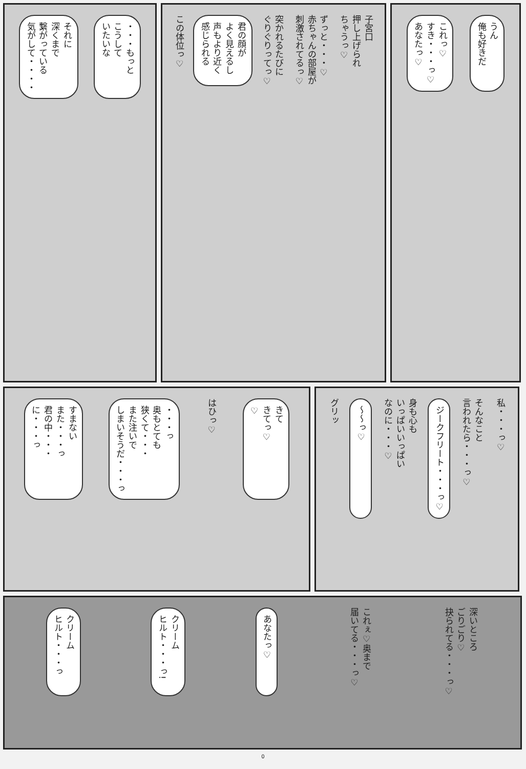それに
深くまで
繋がっている
気がして・・・・
・・・もっと
こうして
いたいな
この体位っ♡
君の顔が
よく見えるし
声もより近く
感じられる
突かれるたびに
ぐりぐりってっ♡
ずっと・・・♡
赤ちゃんの部屋が
刺激されてるっ♡
子宮口
押し上げられ
ちゃうっ♡
これっ♡
すき・・・っ♡
あなたっ♡
うん
俺も好きだ
すまない
また・・・っ
君の中・・・
に・・・っ
・・・っ
奥もとても
狭くて・・・
また注いで
しまいそうだ・・・っ
はひっ♡
きて
きてっ♡
♡
グリッ
〜〜っ♡
身も心も
いっぱいいっぱい
なのに・・・♡
ジークフリート・・・っ♡
そんなこと
言われたら・・・っ♡
私・・・っ♡
クリーム
ヒルト・・・っ
クリーム
ヒルト・・・っ!
あなたっ♡
これぇ♡奥まで
届いてる・・・っ♡
深いところ
ごりごり♡
抉られてる・・・っ♡
0